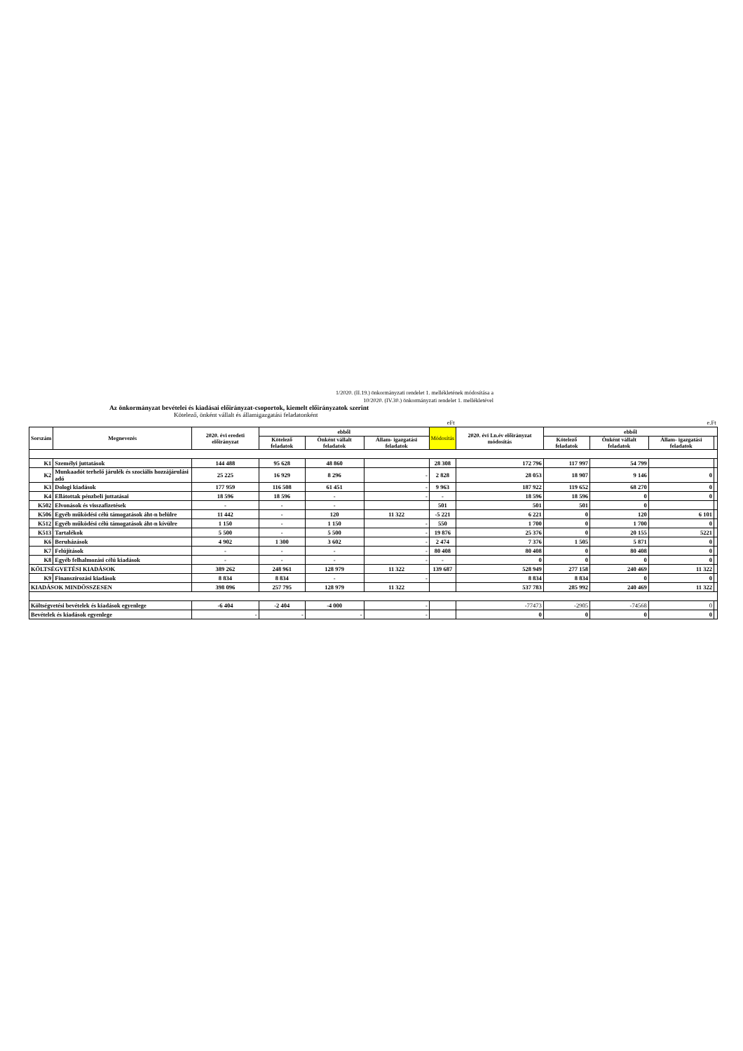1/2020. (II.19.) önkormányzati rendelet 1. mellékletének módosítása a
10/2020. (IV.30.) önkormányzati rendelet 1. mellékletével
Az önkormányzat bevételei és kiadásai előirányzat-csoportok, kiemelt előirányzatok szerint
Kötelező, önként vállalt és államigazgatási feladatonként
| eFt | | | | | | | e.Ft | | | | |
| Sorszám | Megnevezés | 2020. évi eredeti előirányzat | ebből | | | Módosítás | 2020. évi I.n.év előirányzat módosítás | ebből | | | |
| | | | Kötelező feladatok | Önként vállalt feladatok | Állam- igazgatási feladatok | | | Kötelező feladatok | Önként vállalt feladatok | Állam- igazgatási feladatok | |
| K1 | Személyi juttatások | 144 488 | 95 628 | 48 860 | | 28 308 | 172 796 | 117 997 | 54 799 | | |
| K2 | Munkaadót terhelő járulék és szociális hozzájárulási adó | 25 225 | 16 929 | 8 296 | - | 2 828 | 28 053 | 18 907 | 9 146 | 0 | |
| K3 | Dologi kiadások | 177 959 | 116 508 | 61 451 | - | 9 963 | 187 922 | 119 652 | 68 270 | 0 | |
| K4 | Ellátottak pénzbeli juttatásai | 18 596 | 18 596 | - | - | - | 18 596 | 18 596 | 0 | 0 | |
| K502 | Elvonások és visszafizetések | - | - | - | | 501 | 501 | 501 | 0 | | |
| K506 | Egyéb működési célú támogatások áht-n belülre | 11 442 | - | 120 | 11 322 | -5 221 | 6 221 | 0 | 120 | 6 101 | |
| K512 | Egyéb működési célú támogatások áht-n kívülre | 1 150 | - | 1 150 | - | 550 | 1 700 | 0 | 1 700 | 0 | |
| K513 | Tartalékok | 5 500 | - | 5 500 | - | 19 876 | 25 376 | 0 | 20 155 | 5221 | |
| K6 | Beruházások | 4 902 | 1 300 | 3 602 | - | 2 474 | 7 376 | 1 505 | 5 871 | 0 | |
| K7 | Felújítások | - | - | - | - | 80 408 | 80 408 | 0 | 80 408 | 0 | |
| K8 | Egyéb felhalmozási célú kiadások | - | - | - | - | - | 0 | 0 | 0 | 0 | |
| KÖLTSÉGVETÉSI KIADÁSOK | | 389 262 | 248 961 | 128 979 | 11 322 | 139 687 | 528 949 | 277 158 | 240 469 | 11 322 | |
| K9 | Finanszírozási kiadások | 8 834 | 8 834 | - | - | | 8 834 | 8 834 | 0 | 0 | |
| KIADÁSOK MINDÖSSZESEN | | 398 096 | 257 795 | 128 979 | 11 322 | | 537 783 | 285 992 | 240 469 | 11 322 | |
| Költségvetési bevételek és kiadások egyenlege | | -6 404 | -2 404 | -4 000 | - | | -77473 | -2905 | -74568 | 0 | |
| Bevételek és kiadások egyenlege | | - | - | - | - | | 0 | 0 | 0 | 0 | |